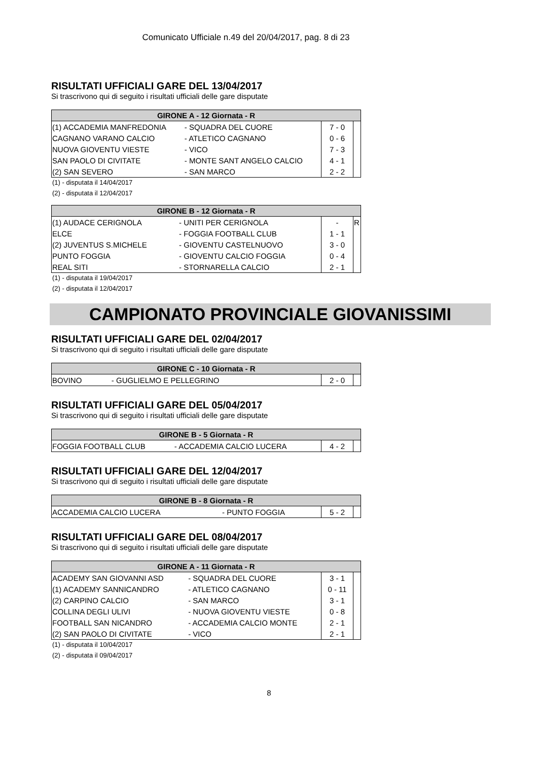Comunicato Ufficiale n.49 del 20/04/2017, pag. 8 di 23
RISULTATI UFFICIALI GARE DEL 13/04/2017
Si trascrivono qui di seguito i risultati ufficiali delle gare disputate
| GIRONE A - 12 Giornata - R | | | |
| --- | --- | --- | --- |
| (1) ACCADEMIA MANFREDONIA | - SQUADRA DEL CUORE | 7 - 0 | |
| CAGNANO VARANO CALCIO | - ATLETICO CAGNANO | 0 - 6 | |
| NUOVA GIOVENTU VIESTE | - VICO | 7 - 3 | |
| SAN PAOLO DI CIVITATE | - MONTE SANT ANGELO CALCIO | 4 - 1 | |
| (2) SAN SEVERO | - SAN MARCO | 2 - 2 | |
(1) - disputata il 14/04/2017
(2) - disputata il 12/04/2017
| GIRONE B - 12 Giornata - R | | | |
| --- | --- | --- | --- |
| (1) AUDACE CERIGNOLA | - UNITI PER CERIGNOLA | - | R |
| ELCE | - FOGGIA FOOTBALL CLUB | 1 - 1 | |
| (2) JUVENTUS S.MICHELE | - GIOVENTU CASTELNUOVO | 3 - 0 | |
| PUNTO FOGGIA | - GIOVENTU CALCIO FOGGIA | 0 - 4 | |
| REAL SITI | - STORNARELLA CALCIO | 2 - 1 | |
(1) - disputata il 19/04/2017
(2) - disputata il 12/04/2017
CAMPIONATO PROVINCIALE GIOVANISSIMI
RISULTATI UFFICIALI GARE DEL 02/04/2017
Si trascrivono qui di seguito i risultati ufficiali delle gare disputate
| GIRONE C - 10 Giornata - R | | | |
| --- | --- | --- | --- |
| BOVINO | - GUGLIELMO E PELLEGRINO | 2 - 0 | |
RISULTATI UFFICIALI GARE DEL 05/04/2017
Si trascrivono qui di seguito i risultati ufficiali delle gare disputate
| GIRONE B - 5 Giornata - R | | | |
| --- | --- | --- | --- |
| FOGGIA FOOTBALL CLUB | - ACCADEMIA CALCIO LUCERA | 4 - 2 | |
RISULTATI UFFICIALI GARE DEL 12/04/2017
Si trascrivono qui di seguito i risultati ufficiali delle gare disputate
| GIRONE B - 8 Giornata - R | | | |
| --- | --- | --- | --- |
| ACCADEMIA CALCIO LUCERA | - PUNTO FOGGIA | 5 - 2 | |
RISULTATI UFFICIALI GARE DEL 08/04/2017
Si trascrivono qui di seguito i risultati ufficiali delle gare disputate
| GIRONE A - 11 Giornata - R | | | |
| --- | --- | --- | --- |
| ACADEMY SAN GIOVANNI ASD | - SQUADRA DEL CUORE | 3 - 1 | |
| (1) ACADEMY SANNICANDRO | - ATLETICO CAGNANO | 0 - 11 | |
| (2) CARPINO CALCIO | - SAN MARCO | 3 - 1 | |
| COLLINA DEGLI ULIVI | - NUOVA GIOVENTU VIESTE | 0 - 8 | |
| FOOTBALL SAN NICANDRO | - ACCADEMIA CALCIO MONTE | 2 - 1 | |
| (2) SAN PAOLO DI CIVITATE | - VICO | 2 - 1 | |
(1) - disputata il 10/04/2017
(2) - disputata il 09/04/2017
8